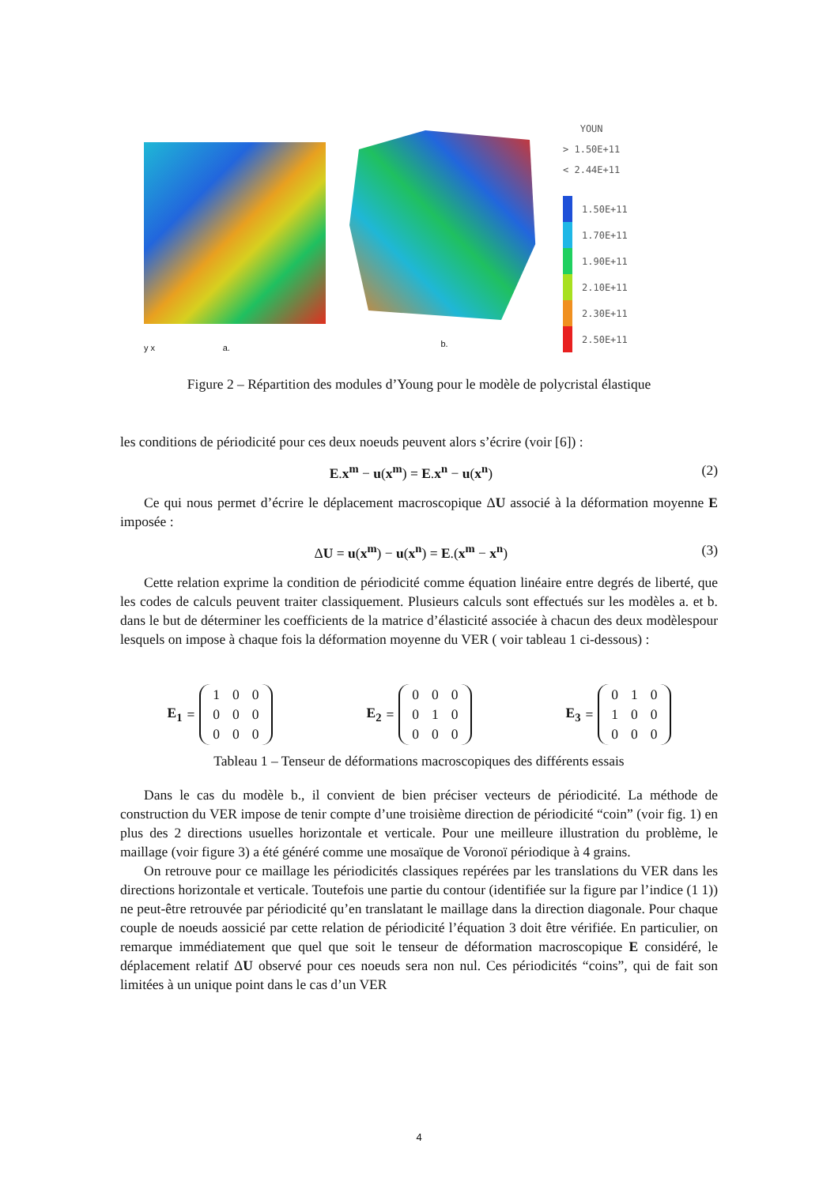y x a.
b.
YOUN
> 1.50E+11
< 2.44E+11
1.50E+11
1.70E+11
1.90E+11
2.10E+11
2.30E+11
2.50E+11
Figure 2 – Répartition des modules d’Young pour le modèle de polycristal élastique
les conditions de périodicité pour ces deux noeuds peuvent alors s’écrire (voir [6]) :
E.x<sup>m</sup> − u(x<sup>m</sup>) = E.x<sup>n</sup> − u(x<sup>n</sup>) (2)
Ce qui nous permet d’écrire le déplacement macroscopique ΔU associé à la déformation moyenne E imposée :
ΔU = u(x<sup>m</sup>) − u(x<sup>n</sup>) = E.(x<sup>m</sup> − x<sup>n</sup>) (3)
Cette relation exprime la condition de périodicité comme équation linéaire entre degrés de liberté, que les codes de calculs peuvent traiter classiquement. Plusieurs calculs sont effectués sur les modèles a. et b. dans le but de déterminer les coefficients de la matrice d’élasticité associée à chacun des deux modèlespour lesquels on impose à chaque fois la déformation moyenne du VER ( voir tableau 1 ci-dessous) :
E<sub>1</sub> =
| 1 | 0 | 0 |
| 0 | 0 | 0 |
| 0 | 0 | 0 |
E<sub>2</sub> =
| 0 | 0 | 0 |
| 0 | 1 | 0 |
| 0 | 0 | 0 |
E<sub>3</sub> =
| 0 | 1 | 0 |
| 1 | 0 | 0 |
| 0 | 0 | 0 |
Tableau 1 – Tenseur de déformations macroscopiques des différents essais
Dans le cas du modèle b., il convient de bien préciser vecteurs de périodicité. La méthode de construction du VER impose de tenir compte d’une troisième direction de périodicité “coin” (voir fig. 1) en plus des 2 directions usuelles horizontale et verticale. Pour une meilleure illustration du problème, le maillage (voir figure 3) a été généré comme une mosaïque de Voronoï périodique à 4 grains.
On retrouve pour ce maillage les périodicités classiques repérées par les translations du VER dans les directions horizontale et verticale. Toutefois une partie du contour (identifiée sur la figure par l’indice (1 1)) ne peut-être retrouvée par périodicité qu’en translatant le maillage dans la direction diagonale. Pour chaque couple de noeuds aossicié par cette relation de périodicité l’équation 3 doit être vérifiée. En particulier, on remarque immédiatement que quel que soit le tenseur de déformation macroscopique E considéré, le déplacement relatif ΔU observé pour ces noeuds sera non nul. Ces périodicités “coins”, qui de fait son limitées à un unique point dans le cas d’un VER
4